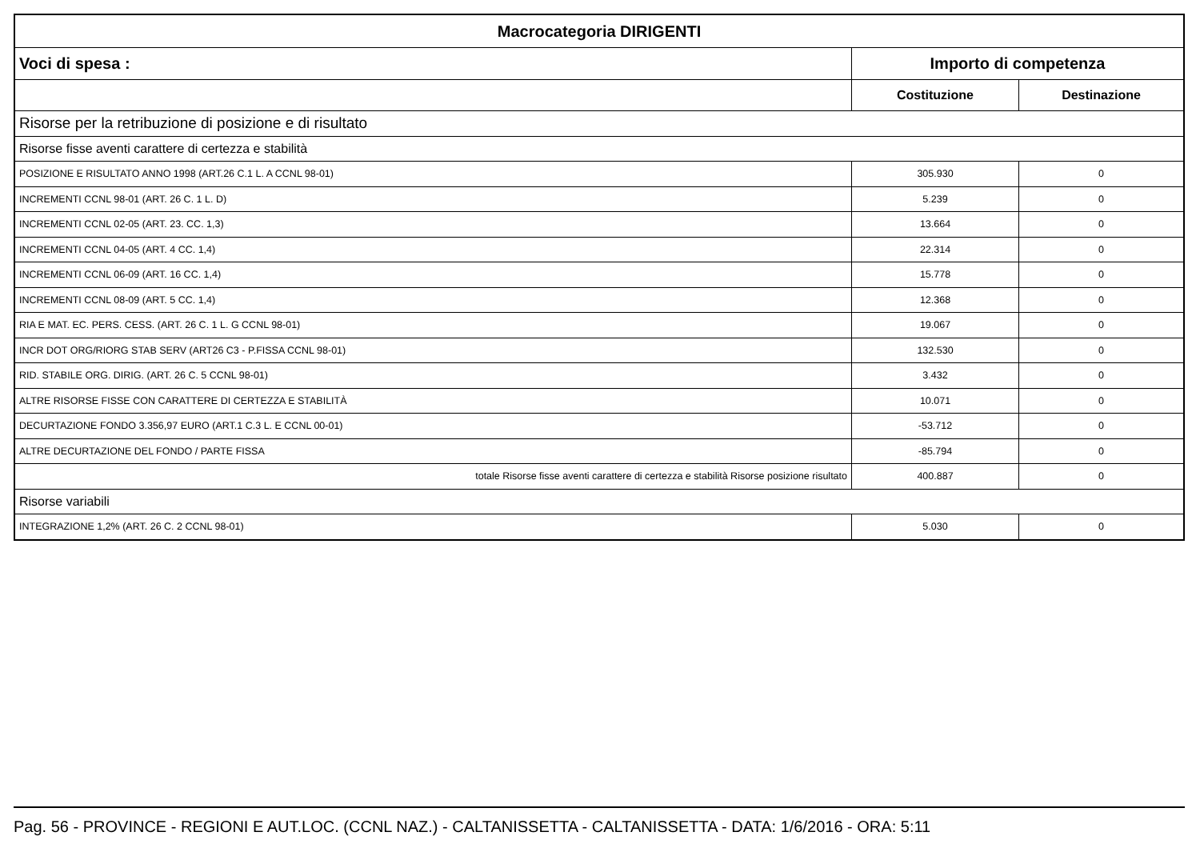| Macrocategoria DIRIGENTI | | |
| --- | --- | --- |
| Voci di spesa : | Importo di competenza | |
| | Costituzione | Destinazione |
| Risorse per la retribuzione di posizione e di risultato | | |
| Risorse fisse aventi carattere di certezza e stabilità | | |
| POSIZIONE E RISULTATO ANNO 1998 (ART.26 C.1 L. A CCNL 98-01) | 305.930 | 0 |
| INCREMENTI CCNL 98-01 (ART. 26 C. 1 L. D) | 5.239 | 0 |
| INCREMENTI CCNL 02-05 (ART. 23. CC. 1,3) | 13.664 | 0 |
| INCREMENTI CCNL 04-05 (ART. 4 CC. 1,4) | 22.314 | 0 |
| INCREMENTI CCNL 06-09 (ART. 16 CC. 1,4) | 15.778 | 0 |
| INCREMENTI CCNL 08-09 (ART. 5 CC. 1,4) | 12.368 | 0 |
| RIA E MAT. EC. PERS. CESS. (ART. 26 C. 1 L. G CCNL 98-01) | 19.067 | 0 |
| INCR DOT ORG/RIORG STAB SERV (ART26 C3 - P.FISSA CCNL 98-01) | 132.530 | 0 |
| RID. STABILE ORG. DIRIG. (ART. 26 C. 5 CCNL 98-01) | 3.432 | 0 |
| ALTRE RISORSE FISSE CON CARATTERE DI CERTEZZA E STABILITÀ | 10.071 | 0 |
| DECURTAZIONE FONDO 3.356,97 EURO (ART.1 C.3 L. E CCNL 00-01) | -53.712 | 0 |
| ALTRE DECURTAZIONE DEL FONDO / PARTE FISSA | -85.794 | 0 |
| totale Risorse fisse aventi carattere di certezza e stabilità Risorse posizione risultato | 400.887 | 0 |
| Risorse variabili | | |
| INTEGRAZIONE 1,2% (ART. 26 C. 2 CCNL 98-01) | 5.030 | 0 |
Pag. 56 - PROVINCE - REGIONI E AUT.LOC. (CCNL NAZ.) - CALTANISSETTA - CALTANISSETTA - DATA: 1/6/2016 - ORA: 5:11